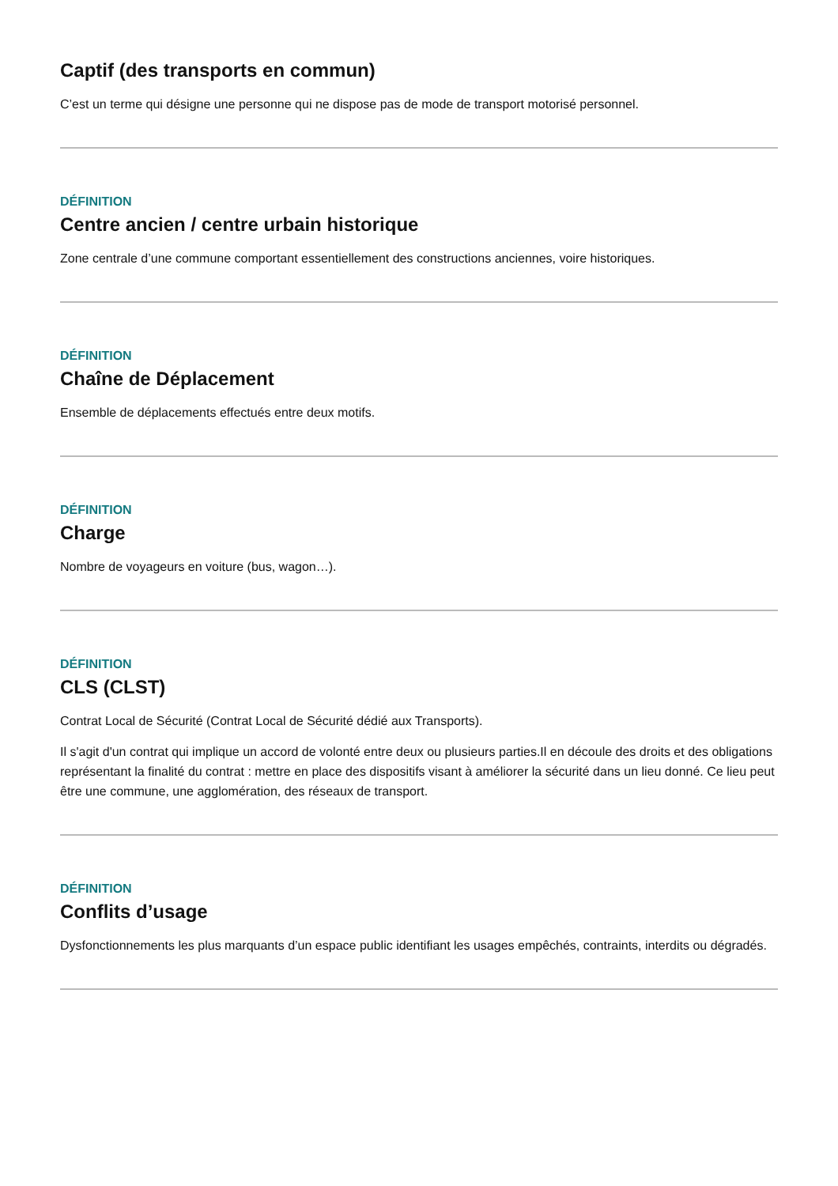Captif (des transports en commun)
C’est un terme qui désigne une personne qui ne dispose pas de mode de transport motorisé personnel.
DÉFINITION
Centre ancien / centre urbain historique
Zone centrale d’une commune comportant essentiellement des constructions anciennes, voire historiques.
DÉFINITION
Chaîne de Déplacement
Ensemble de déplacements effectués entre deux motifs.
DÉFINITION
Charge
Nombre de voyageurs en voiture (bus, wagon…).
DÉFINITION
CLS (CLST)
Contrat Local de Sécurité (Contrat Local de Sécurité dédié aux Transports).
Il s'agit d'un contrat qui implique un accord de volonté entre deux ou plusieurs parties.Il en découle des droits et des obligations représentant la finalité du contrat : mettre en place des dispositifs visant à améliorer la sécurité dans un lieu donné. Ce lieu peut être une commune, une agglomération, des réseaux de transport.
DÉFINITION
Conflits d’usage
Dysfonctionnements les plus marquants d’un espace public identifiant les usages empêchés, contraints, interdits ou dégradés.